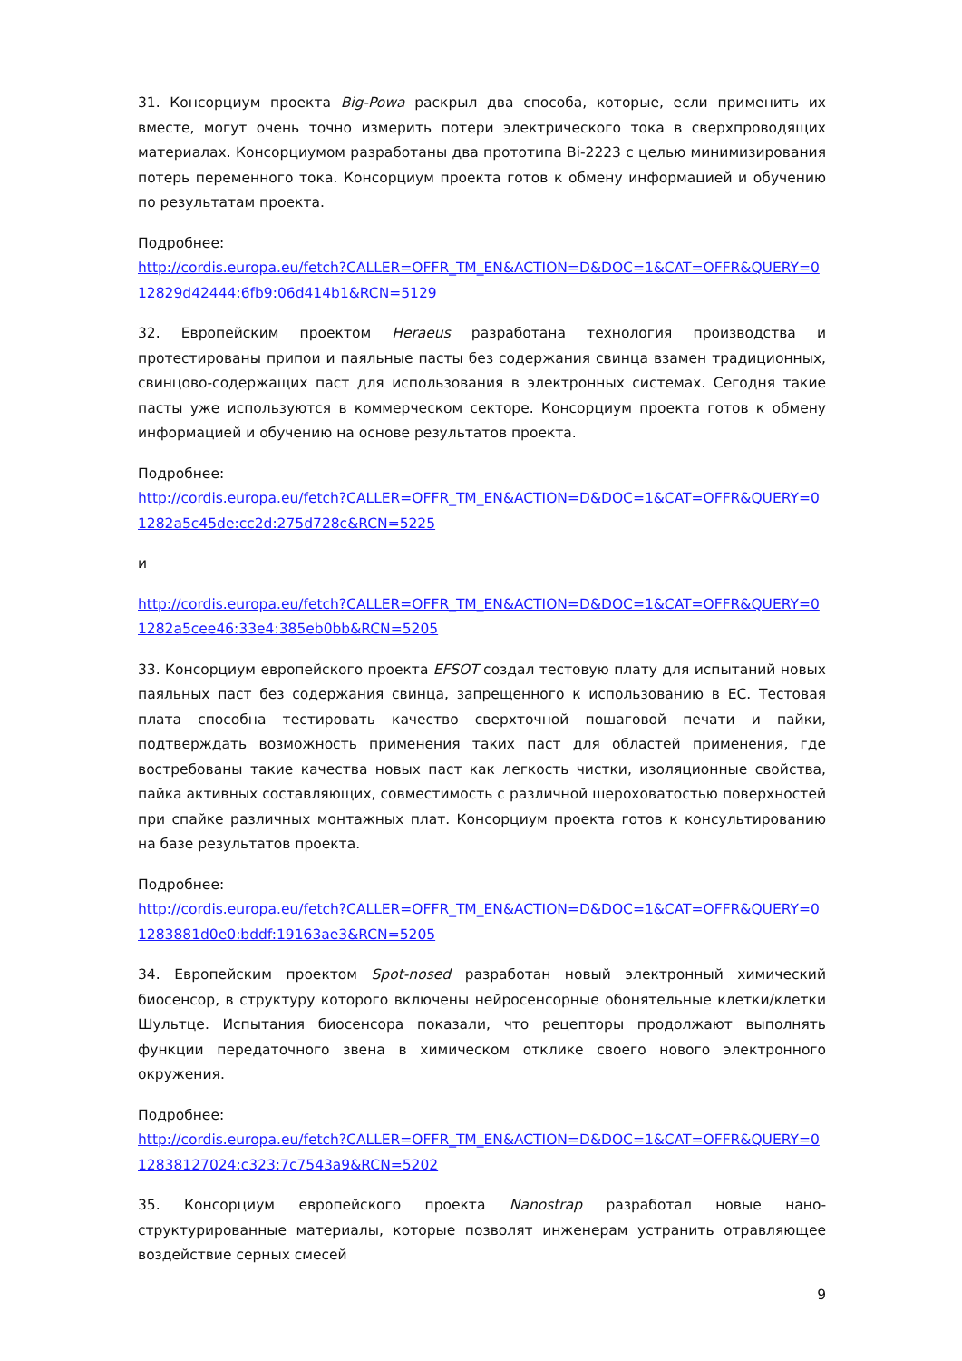31. Консорциум проекта Big-Powa раскрыл два способа, которые, если применить их вместе, могут очень точно измерить потери электрического тока в сверхпроводящих материалах. Консорциумом разработаны два прототипа Bi-2223 с целью минимизирования потерь переменного тока. Консорциум проекта готов к обмену информацией и обучению по результатам проекта.
Подробнее:
http://cordis.europa.eu/fetch?CALLER=OFFR_TM_EN&ACTION=D&DOC=1&CAT=OFFR&QUERY=012829d42444:6fb9:06d414b1&RCN=5129
32. Европейским проектом Heraeus разработана технология производства и протестированы припои и паяльные пасты без содержания свинца взамен традиционных, свинцово-содержащих паст для использования в электронных системах. Сегодня такие пасты уже используются в коммерческом секторе. Консорциум проекта готов к обмену информацией и обучению на основе результатов проекта.
Подробнее:
http://cordis.europa.eu/fetch?CALLER=OFFR_TM_EN&ACTION=D&DOC=1&CAT=OFFR&QUERY=01282a5c45de:cc2d:275d728c&RCN=5225
и
http://cordis.europa.eu/fetch?CALLER=OFFR_TM_EN&ACTION=D&DOC=1&CAT=OFFR&QUERY=01282a5cee46:33e4:385eb0bb&RCN=5205
33. Консорциум европейского проекта EFSOT создал тестовую плату для испытаний новых паяльных паст без содержания свинца, запрещенного к использованию в ЕС. Тестовая плата способна тестировать качество сверхточной пошаговой печати и пайки, подтверждать возможность применения таких паст для областей применения, где востребованы такие качества новых паст как легкость чистки, изоляционные свойства, пайка активных составляющих, совместимость с различной шероховатостью поверхностей при спайке различных монтажных плат. Консорциум проекта готов к консультированию на базе результатов проекта.
Подробнее:
http://cordis.europa.eu/fetch?CALLER=OFFR_TM_EN&ACTION=D&DOC=1&CAT=OFFR&QUERY=01283881d0e0:bddf:19163ae3&RCN=5205
34. Европейским проектом Spot-nosed разработан новый электронный химический биосенсор, в структуру которого включены нейросенсорные обонятельные клетки/клетки Шультце. Испытания биосенсора показали, что рецепторы продолжают выполнять функции передаточного звена в химическом отклике своего нового электронного окружения.
Подробнее:
http://cordis.europa.eu/fetch?CALLER=OFFR_TM_EN&ACTION=D&DOC=1&CAT=OFFR&QUERY=012838127024:c323:7c7543a9&RCN=5202
35. Консорциум европейского проекта Nanostrap разработал новые нано-структурированные материалы, которые позволят инженерам устранить отравляющее воздействие серных смесей
9